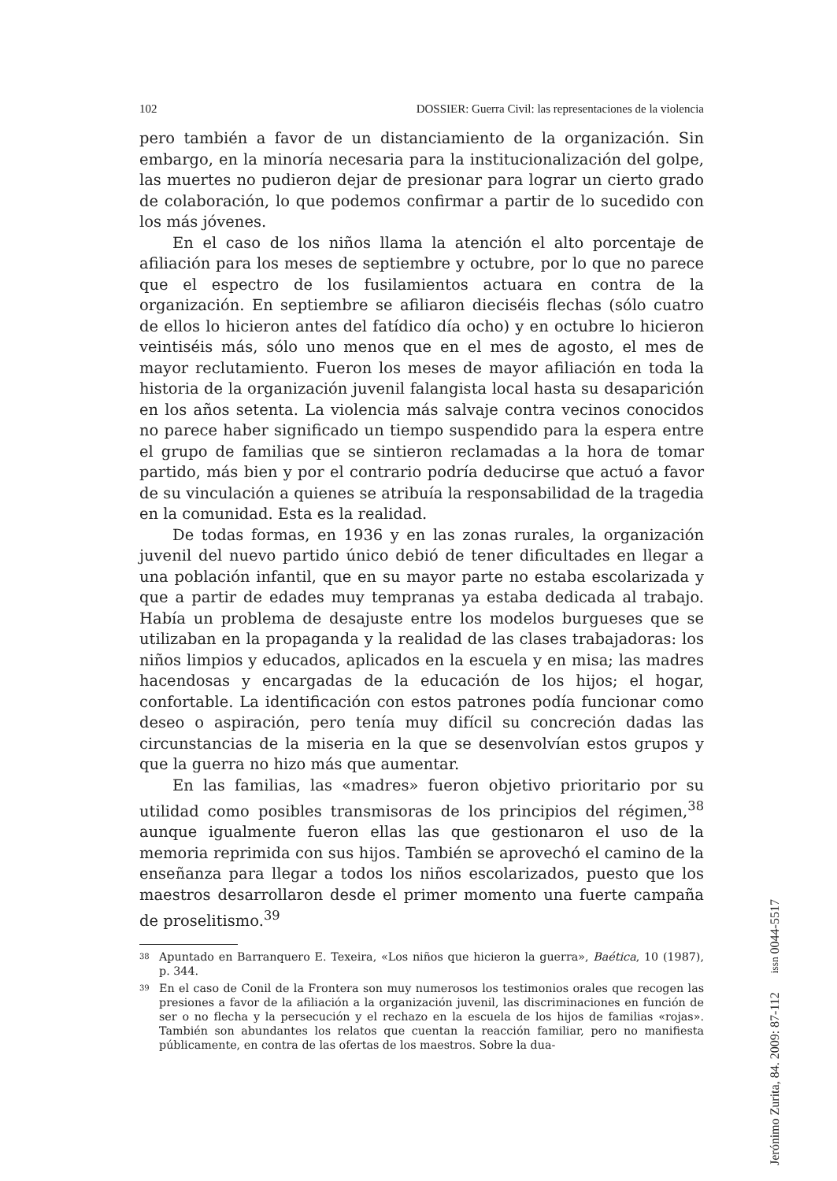102 DOSSIER: Guerra Civil: las representaciones de la violencia
pero también a favor de un distanciamiento de la organización. Sin embargo, en la minoría necesaria para la institucionalización del golpe, las muertes no pudieron dejar de presionar para lograr un cierto grado de colaboración, lo que podemos confirmar a partir de lo sucedido con los más jóvenes.
En el caso de los niños llama la atención el alto porcentaje de afiliación para los meses de septiembre y octubre, por lo que no parece que el espectro de los fusilamientos actuara en contra de la organización. En septiembre se afiliaron dieciséis flechas (sólo cuatro de ellos lo hicieron antes del fatídico día ocho) y en octubre lo hicieron veintiséis más, sólo uno menos que en el mes de agosto, el mes de mayor reclutamiento. Fueron los meses de mayor afiliación en toda la historia de la organización juvenil falangista local hasta su desaparición en los años setenta. La violencia más salvaje contra vecinos conocidos no parece haber significado un tiempo suspendido para la espera entre el grupo de familias que se sintieron reclamadas a la hora de tomar partido, más bien y por el contrario podría deducirse que actuó a favor de su vinculación a quienes se atribuía la responsabilidad de la tragedia en la comunidad. Esta es la realidad.
De todas formas, en 1936 y en las zonas rurales, la organización juvenil del nuevo partido único debió de tener dificultades en llegar a una población infantil, que en su mayor parte no estaba escolarizada y que a partir de edades muy tempranas ya estaba dedicada al trabajo. Había un problema de desajuste entre los modelos burgueses que se utilizaban en la propaganda y la realidad de las clases trabajadoras: los niños limpios y educados, aplicados en la escuela y en misa; las madres hacendosas y encargadas de la educación de los hijos; el hogar, confortable. La identificación con estos patrones podía funcionar como deseo o aspiración, pero tenía muy difícil su concreción dadas las circunstancias de la miseria en la que se desenvolvían estos grupos y que la guerra no hizo más que aumentar.
En las familias, las «madres» fueron objetivo prioritario por su utilidad como posibles transmisoras de los principios del régimen,<sup>38</sup> aunque igualmente fueron ellas las que gestionaron el uso de la memoria reprimida con sus hijos. También se aprovechó el camino de la enseñanza para llegar a todos los niños escolarizados, puesto que los maestros desarrollaron desde el primer momento una fuerte campaña de proselitismo.<sup>39</sup>
38 Apuntado en Barranquero E. Texeira, «Los niños que hicieron la guerra», Baética, 10 (1987), p. 344.
39 En el caso de Conil de la Frontera son muy numerosos los testimonios orales que recogen las presiones a favor de la afiliación a la organización juvenil, las discriminaciones en función de ser o no flecha y la persecución y el rechazo en la escuela de los hijos de familias «rojas». También son abundantes los relatos que cuentan la reacción familiar, pero no manifiesta públicamente, en contra de las ofertas de los maestros. Sobre la dua-
Jerónimo Zurita, 84. 2009: 87-112 issn 0044-5517